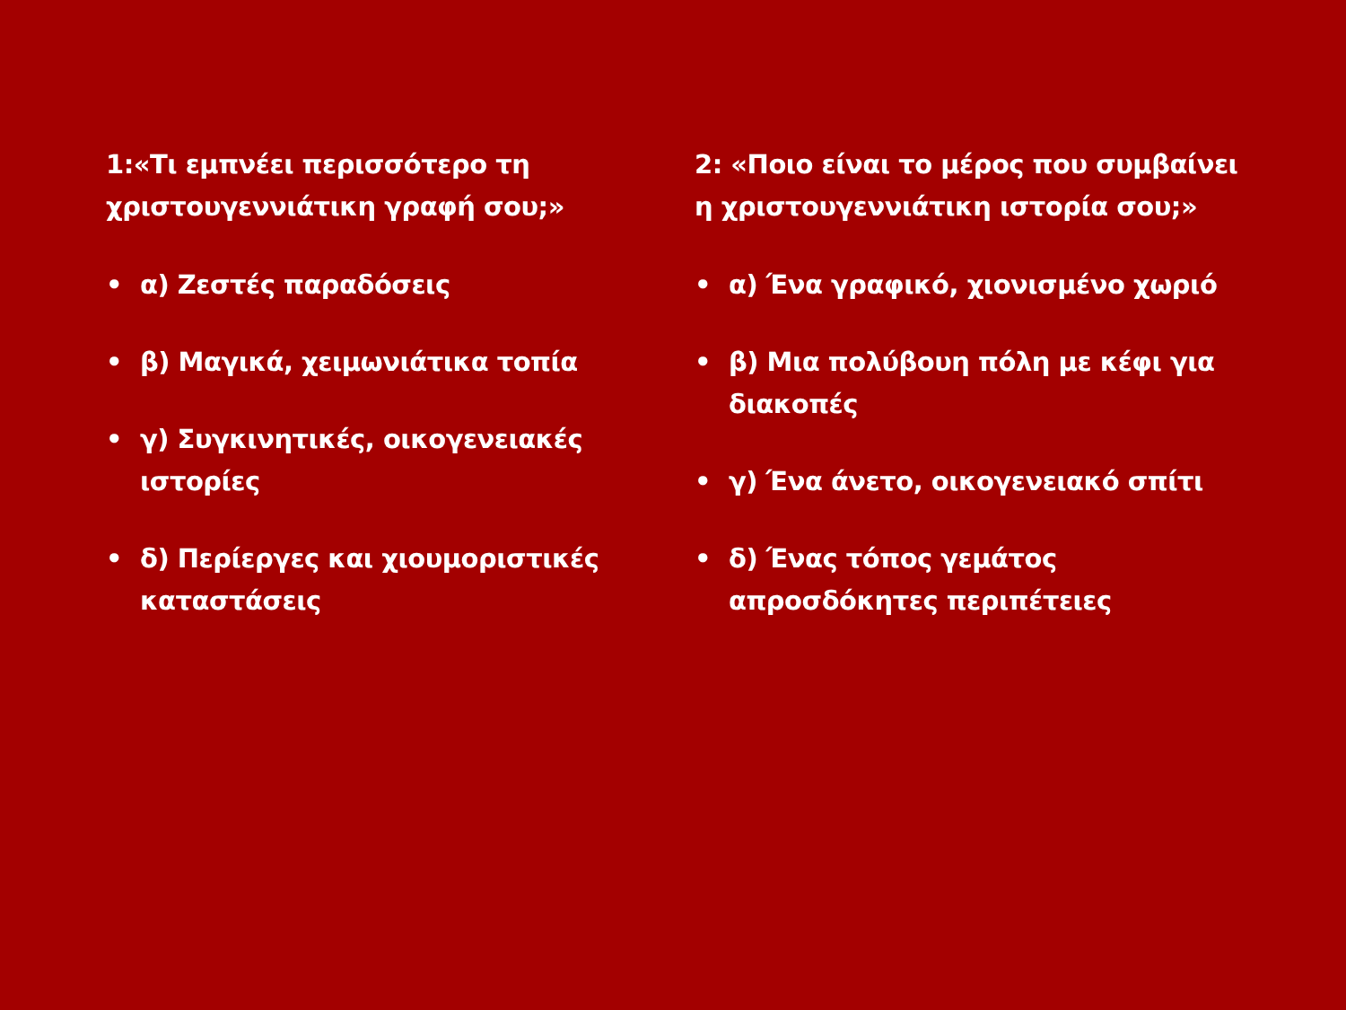1:«Τι εμπνέει περισσότερο τη χριστουγεννιάτικη γραφή σου;»
• α) Ζεστές παραδόσεις
• β) Μαγικά, χειμωνιάτικα τοπία
• γ) Συγκινητικές, οικογενειακές ιστορίες
• δ) Περίεργες και χιουμοριστικές καταστάσεις
2: «Ποιο είναι το μέρος που συμβαίνει η χριστουγεννιάτικη ιστορία σου;»
• α) Ένα γραφικό, χιονισμένο χωριό
• β) Μια πολύβουη πόλη με κέφι για διακοπές
• γ) Ένα άνετο, οικογενειακό σπίτι
• δ) Ένας τόπος γεμάτος απροσδόκητες περιπέτειες